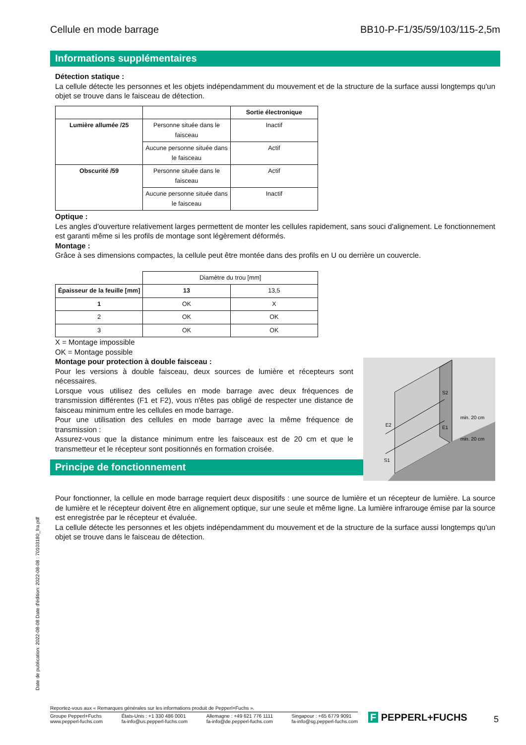Cellule en mode barrage BB10-P-F1/35/59/103/115-2,5m
Informations supplémentaires
Détection statique :
La cellule détecte les personnes et les objets indépendamment du mouvement et de la structure de la surface aussi longtemps qu'un objet se trouve dans le faisceau de détection.
| | | Sortie électronique |
| --- | --- | --- |
| Lumière allumée /25 | Personne située dans le faisceau | Inactif |
| | Aucune personne située dans le faisceau | Actif |
| Obscurité /59 | Personne située dans le faisceau | Actif |
| | Aucune personne située dans le faisceau | Inactif |
Optique :
Les angles d'ouverture relativement larges permettent de monter les cellules rapidement, sans souci d'alignement. Le fonctionnement est garanti même si les profils de montage sont légèrement déformés.
Montage :
Grâce à ses dimensions compactes, la cellule peut être montée dans des profils en U ou derrière un couvercle.
| | Diamètre du trou [mm] | |
| Épaisseur de la feuille [mm] | 13 | 13,5 |
| 1 | OK | X |
| 2 | OK | OK |
| 3 | OK | OK |
X = Montage impossible
OK = Montage possible
Montage pour protection à double faisceau :
Pour les versions à double faisceau, deux sources de lumière et récepteurs sont nécessaires.
Lorsque vous utilisez des cellules en mode barrage avec deux fréquences de transmission différentes (F1 et F2), vous n'êtes pas obligé de respecter une distance de faisceau minimum entre les cellules en mode barrage.
Pour une utilisation des cellules en mode barrage avec la même fréquence de transmission :
Assurez-vous que la distance minimum entre les faisceaux est de 20 cm et que le transmetteur et le récepteur sont positionnés en formation croisée.
S2
E1
E2
S1
min. 20 cm
min. 20 cm
Principe de fonctionnement
Pour fonctionner, la cellule en mode barrage requiert deux dispositifs : une source de lumière et un récepteur de lumière. La source de lumière et le récepteur doivent être en alignement optique, sur une seule et même ligne. La lumière infrarouge émise par la source est enregistrée par le récepteur et évaluée.
La cellule détecte les personnes et les objets indépendamment du mouvement et de la structure de la surface aussi longtemps qu'un objet se trouve dans le faisceau de détection.
Date de publication: 2022-08-08 Date d'édition: 2022-08-08 : 70103180_fra.pdf
Reportez-vous aux « Remarques générales sur les informations produit de Pepperl+Fuchs ».
Groupe Pepperl+Fuchs
www.pepperl-fuchs.com États-Unis : +1 330 486 0001
fa-info@us.pepperl-fuchs.com Allemagne : +49 621 776 1111
fa-info@de.pepperl-fuchs.com Singapour : +65 6779 9091
fa-info@sg.pepperl-fuchs.com
F PEPPERL+FUCHS 5